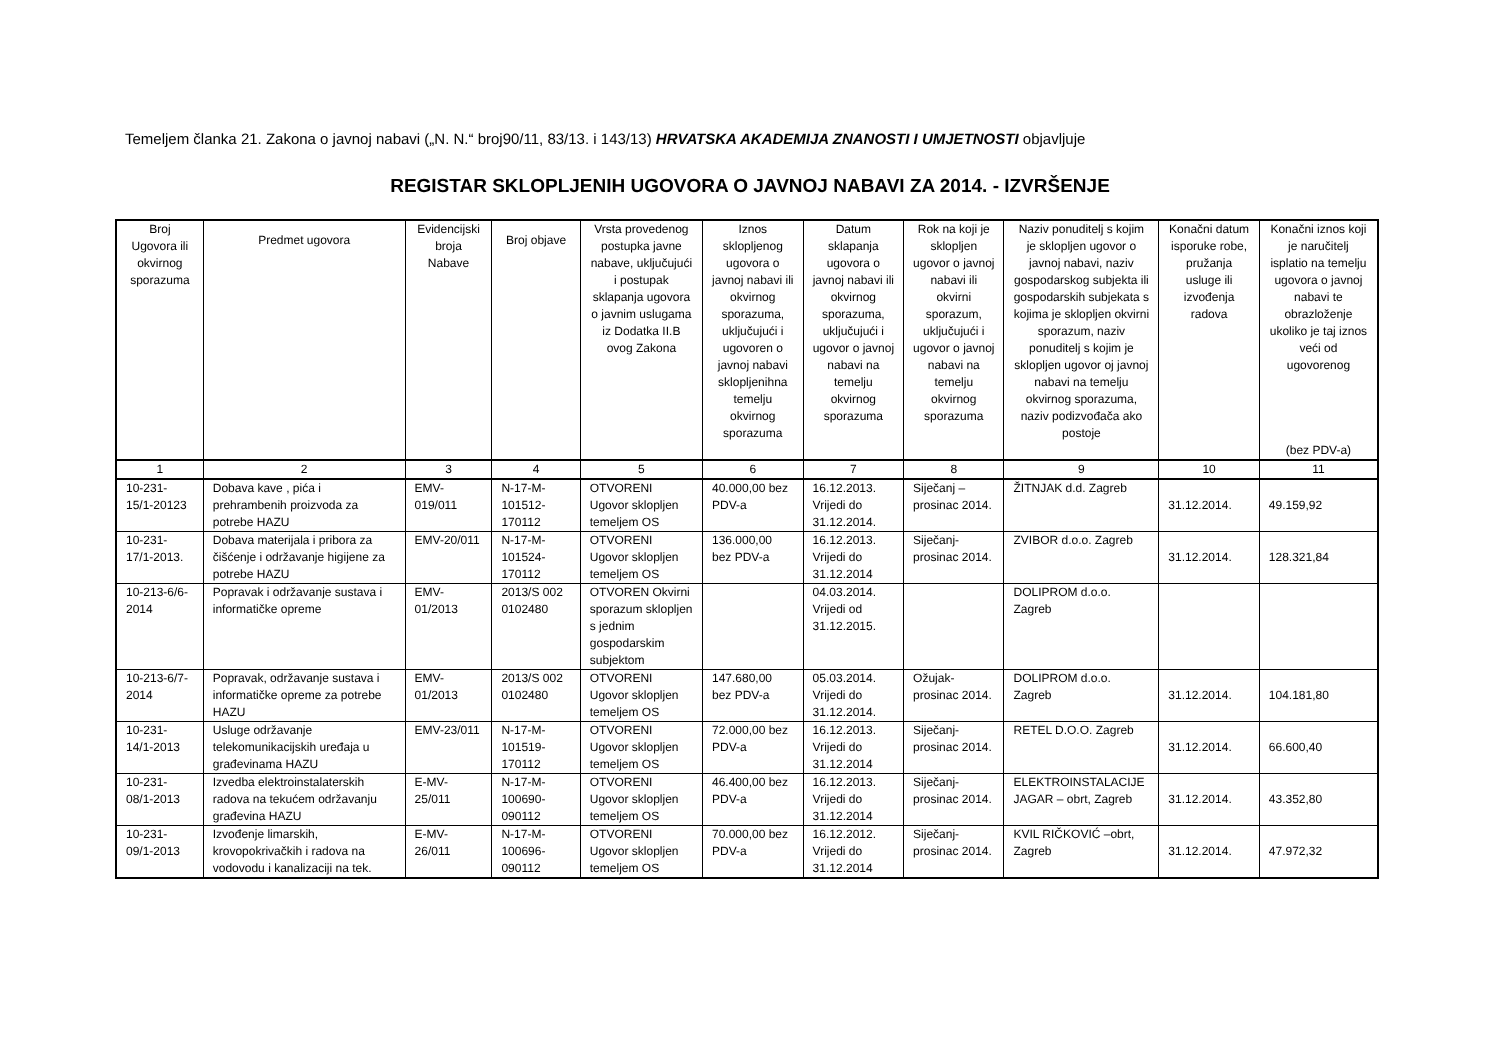Temeljem članka 21. Zakona o javnoj nabavi („N. N.“ broj90/11, 83/13. i 143/13) HRVATSKA AKADEMIJA ZNANOSTI I UMJETNOSTI objavljuje
REGISTAR SKLOPLJENIH UGOVORA O JAVNOJ NABAVI ZA 2014. - IZVRŠENJE
| Broj Ugovora ili okvirnog sporazuma | Predmet ugovora | Evidencijski broja Nabave | Broj objave | Vrsta provedenog postupka javne nabave, uključujući i postupak sklapanja ugovora o javnim uslugama iz Dodatka II.B ovog Zakona | Iznos sklopljenog ugovora o javnoj nabavi ili okvirnog sporazuma, uključujući i ugovoren o javnoj nabavi sklopljenihna temelju okvirnog sporazuma | Datum sklapanja ugovora o javnoj nabavi ili okvirnog sporazuma, uključujući i ugovor o javnoj nabavi na temelju okvirnog sporazuma | Rok na koji je sklopljen ugovor o javnoj nabavi ili okvirni sporazum, uključujući i ugovor o javnoj nabavi na temelju okvirnog sporazuma | Naziv ponuditelj s kojim je sklopljen ugovor o javnoj nabavi, naziv gospodarskog subjekta ili gospodarskih subjekata s kojima je sklopljen okvirni sporazum, naziv ponuditelj s kojim je sklopljen ugovor oj javnoj nabavi na temelju okvirnog sporazuma, naziv podizvođača ako postoje | Konačni datum isporuke robe, pružanja usluge ili izvođenja radova | Konačni iznos koji je naručitelj isplatio na temelju ugovora o javnoj nabavi te obrazloženje ukoliko je taj iznos veći od ugovorenog (bez PDV-a) |
| --- | --- | --- | --- | --- | --- | --- | --- | --- | --- | --- |
| 1 | 2 | 3 | 4 | 5 | 6 | 7 | 8 | 9 | 10 | 11 |
| 10-231-15/1-20123 | Dobava kave , pića i prehrambenih proizvoda za potrebe HAZU | EMV-019/011 | N-17-M-101512-170112 | OTVORENI Ugovor sklopljen temeljem OS | 40.000,00 bez PDV-a | 16.12.2013. Vrijedi do 31.12.2014. | Siječanj – prosinac 2014. | ŽITNJAK d.d. Zagreb | 31.12.2014. | 49.159,92 |
| 10-231-17/1-2013. | Dobava materijala i pribora za čišćenje i održavanje higijene za potrebe HAZU | EMV-20/011 | N-17-M-101524-170112 | OTVORENI Ugovor sklopljen temeljem OS | 136.000,00 bez PDV-a | 16.12.2013. Vrijedi do 31.12.2014 | Siječanj-prosinac 2014. | ZVIBOR d.o.o. Zagreb | 31.12.2014. | 128.321,84 |
| 10-213-6/6-2014 | Popravak i održavanje sustava i informatičke opreme | EMV-01/2013 | 2013/S 002 0102480 | OTVOREN Okvirni sporazum sklopljen s jednim gospodarskim subjektom | | 04.03.2014. Vrijedi od 31.12.2015. | | DOLIPROM d.o.o. Zagreb | | |
| 10-213-6/7-2014 | Popravak, održavanje sustava i informatičke opreme za potrebe HAZU | EMV-01/2013 | 2013/S 002 0102480 | OTVORENI Ugovor sklopljen temeljem OS | 147.680,00 bez PDV-a | 05.03.2014. Vrijedi do 31.12.2014. | Ožujak-prosinac 2014. | DOLIPROM d.o.o. Zagreb | 31.12.2014. | 104.181,80 |
| 10-231-14/1-2013 | Usluge održavanje telekomunikacijskih uređaja u građevinama HAZU | EMV-23/011 | N-17-M-101519-170112 | OTVORENI Ugovor sklopljen temeljem OS | 72.000,00 bez PDV-a | 16.12.2013. Vrijedi do 31.12.2014 | Siječanj-prosinac 2014. | RETEL D.O.O. Zagreb | 31.12.2014. | 66.600,40 |
| 10-231-08/1-2013 | Izvedba elektroinstalaterskih radova na tekućem održavanju građevina HAZU | E-MV-25/011 | N-17-M-100690-090112 | OTVORENI Ugovor sklopljen temeljem OS | 46.400,00 bez PDV-a | 16.12.2013. Vrijedi do 31.12.2014 | Siječanj-prosinac 2014. | ELEKTROINSTALACIJE JAGAR – obrt, Zagreb | 31.12.2014. | 43.352,80 |
| 10-231-09/1-2013 | Izvođenje limarskih, krovopokrivačkih i radova na vodovodu i kanalizaciji na tek. | E-MV-26/011 | N-17-M-100696-090112 | OTVORENI Ugovor sklopljen temeljem OS | 70.000,00 bez PDV-a | 16.12.2012. Vrijedi do 31.12.2014 | Siječanj-prosinac 2014. | KVIL RIČKOVIĆ –obrt, Zagreb | 31.12.2014. | 47.972,32 |